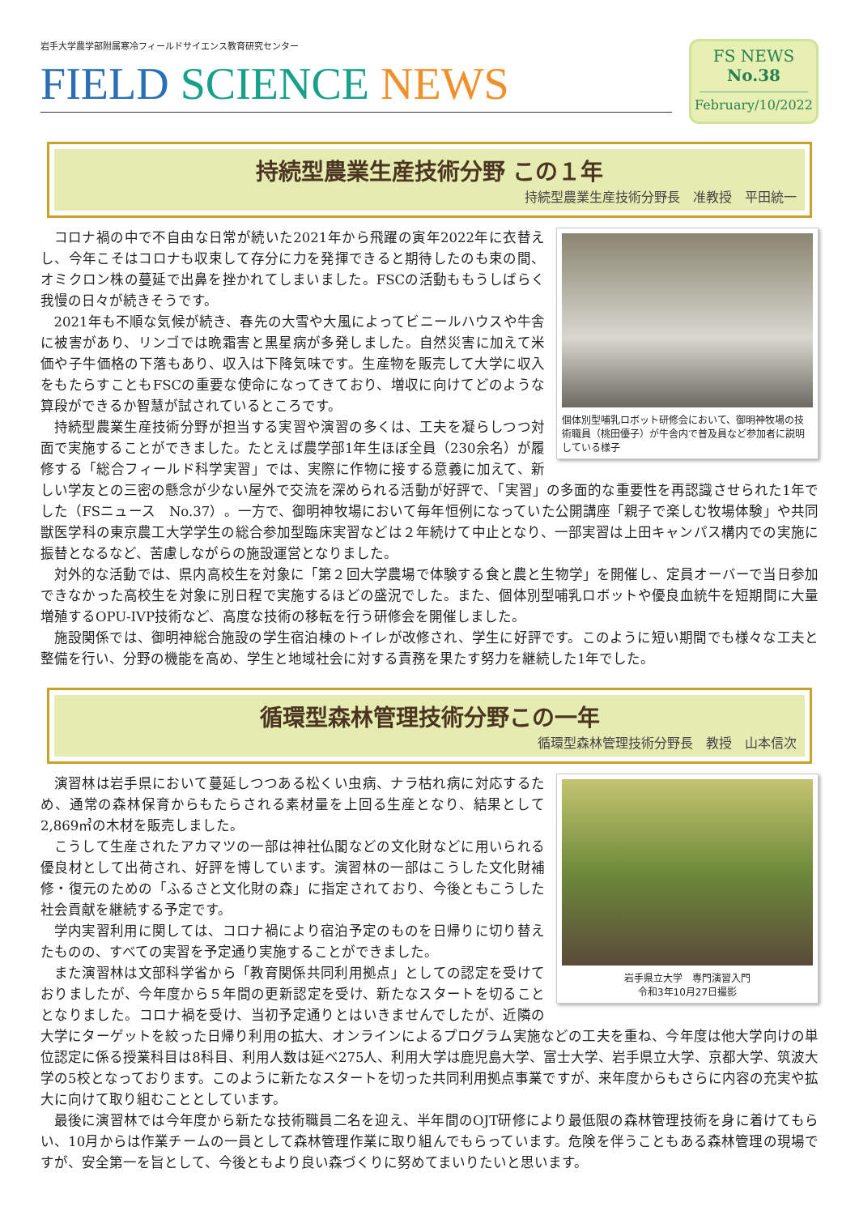岩手大学農学部附属寒冷フィールドサイエンス教育研究センター
FIELD SCIENCE NEWS
FS NEWS
No.38
February/10/2022
持続型農業生産技術分野 この１年
持続型農業生産技術分野長　准教授　平田統一
個体別型哺乳ロボット研修会において、御明神牧場の技術職員（桃田優子）が牛舎内で普及員など参加者に説明している様子
コロナ禍の中で不自由な日常が続いた2021年から飛躍の寅年2022年に衣替えし、今年こそはコロナも収束して存分に力を発揮できると期待したのも束の間、オミクロン株の蔓延で出鼻を挫かれてしまいました。FSCの活動ももうしばらく我慢の日々が続きそうです。
2021年も不順な気候が続き、春先の大雪や大風によってビニールハウスや牛舎に被害があり、リンゴでは晩霜害と黒星病が多発しました。自然災害に加えて米価や子牛価格の下落もあり、収入は下降気味です。生産物を販売して大学に収入をもたらすこともFSCの重要な使命になってきており、増収に向けてどのような算段ができるか智慧が試されているところです。
持続型農業生産技術分野が担当する実習や演習の多くは、工夫を凝らしつつ対面で実施することができました。たとえば農学部1年生ほぼ全員（230余名）が履修する「総合フィールド科学実習」では、実際に作物に接する意義に加えて、新しい学友との三密の懸念が少ない屋外で交流を深められる活動が好評で、「実習」の多面的な重要性を再認識させられた1年でした（FSニュース　No.37）。一方で、御明神牧場において毎年恒例になっていた公開講座「親子で楽しむ牧場体験」や共同獣医学科の東京農工大学学生の総合参加型臨床実習などは２年続けて中止となり、一部実習は上田キャンパス構内での実施に振替となるなど、苦慮しながらの施設運営となりました。
対外的な活動では、県内高校生を対象に「第２回大学農場で体験する食と農と生物学」を開催し、定員オーバーで当日参加できなかった高校生を対象に別日程で実施するほどの盛況でした。また、個体別型哺乳ロボットや優良血統牛を短期間に大量増殖するOPU-IVP技術など、高度な技術の移転を行う研修会を開催しました。
施設関係では、御明神総合施設の学生宿泊棟のトイレが改修され、学生に好評です。このように短い期間でも様々な工夫と整備を行い、分野の機能を高め、学生と地域社会に対する責務を果たす努力を継続した1年でした。
循環型森林管理技術分野この一年
循環型森林管理技術分野長　教授　山本信次
岩手県立大学　専門演習入門
令和3年10月27日撮影
演習林は岩手県において蔓延しつつある松くい虫病、ナラ枯れ病に対応するため、通常の森林保育からもたらされる素材量を上回る生産となり、結果として2,869㎥の木材を販売しました。
こうして生産されたアカマツの一部は神社仏閣などの文化財などに用いられる優良材として出荷され、好評を博しています。演習林の一部はこうした文化財補修・復元のための「ふるさと文化財の森」に指定されており、今後ともこうした社会貢献を継続する予定です。
学内実習利用に関しては、コロナ禍により宿泊予定のものを日帰りに切り替えたものの、すべての実習を予定通り実施することができました。
また演習林は文部科学省から「教育関係共同利用拠点」としての認定を受けておりましたが、今年度から５年間の更新認定を受け、新たなスタートを切ることとなりました。コロナ禍を受け、当初予定通りとはいきませんでしたが、近隣の大学にターゲットを絞った日帰り利用の拡大、オンラインによるプログラム実施などの工夫を重ね、今年度は他大学向けの単位認定に係る授業科目は8科目、利用人数は延べ275人、利用大学は鹿児島大学、富士大学、岩手県立大学、京都大学、筑波大学の5校となっております。このように新たなスタートを切った共同利用拠点事業ですが、来年度からもさらに内容の充実や拡大に向けて取り組むこととしています。
最後に演習林では今年度から新たな技術職員二名を迎え、半年間のOJT研修により最低限の森林管理技術を身に着けてもらい、10月からは作業チームの一員として森林管理作業に取り組んでもらっています。危険を伴うこともある森林管理の現場ですが、安全第一を旨として、今後ともより良い森づくりに努めてまいりたいと思います。